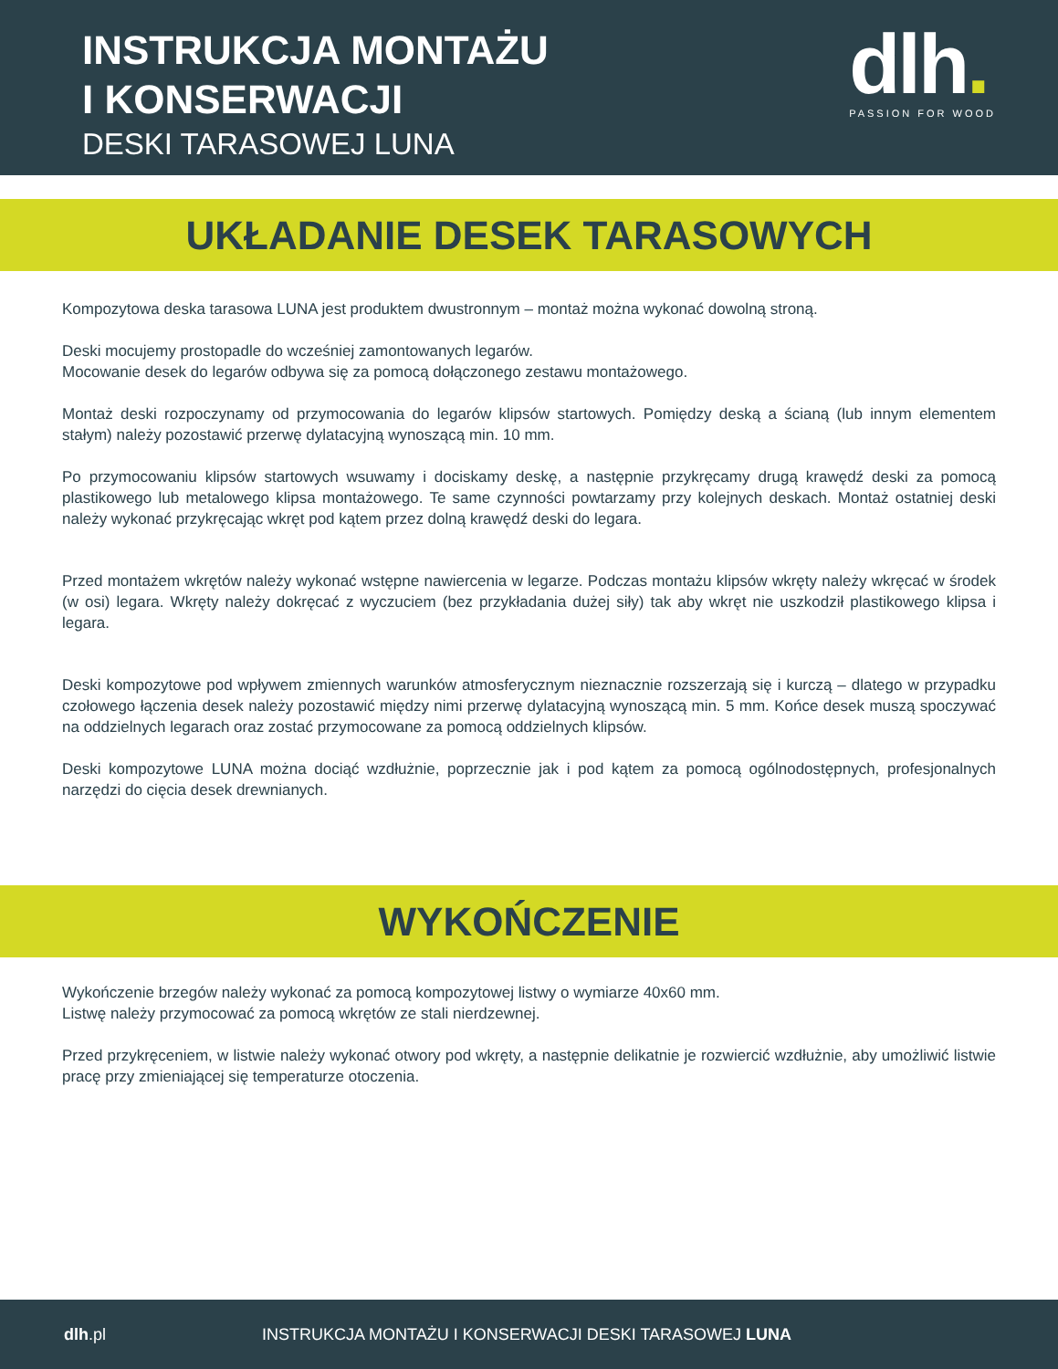INSTRUKCJA MONTAŻU
I KONSERWACJI
DESKI TARASOWEJ LUNA
dlh.
PASSION FOR WOOD
UKŁADANIE DESEK TARASOWYCH
Kompozytowa deska tarasowa LUNA jest produktem dwustronnym – montaż można wykonać dowolną stroną.
Deski mocujemy prostopadle do wcześniej zamontowanych legarów.
Mocowanie desek do legarów odbywa się za pomocą dołączonego zestawu montażowego.
Montaż deski rozpoczynamy od przymocowania do legarów klipsów startowych. Pomiędzy deską a ścianą (lub innym elementem stałym) należy pozostawić przerwę dylatacyjną wynoszącą min. 10 mm.
Po przymocowaniu klipsów startowych wsuwamy i dociskamy deskę, a następnie przykręcamy drugą krawędź deski za pomocą plastikowego lub metalowego klipsa montażowego. Te same czynności powtarzamy przy kolejnych deskach. Montaż ostatniej deski należy wykonać przykręcając wkręt pod kątem przez dolną krawędź deski do legara.
Przed montażem wkrętów należy wykonać wstępne nawiercenia w legarze. Podczas montażu klipsów wkręty należy wkręcać w środek (w osi) legara. Wkręty należy dokręcać z wyczuciem (bez przykładania dużej siły) tak aby wkręt nie uszkodził plastikowego klipsa i legara.
Deski kompozytowe pod wpływem zmiennych warunków atmosferycznym nieznacznie rozszerzają się i kurczą – dlatego w przypadku czołowego łączenia desek należy pozostawić między nimi przerwę dylatacyjną wynoszącą min. 5 mm. Końce desek muszą spoczywać na oddzielnych legarach oraz zostać przymocowane za pomocą oddzielnych klipsów.
Deski kompozytowe LUNA można dociąć wzdłużnie, poprzecznie jak i pod kątem za pomocą ogólnodostępnych, profesjonalnych narzędzi do cięcia desek drewnianych.
WYKOŃCZENIE
Wykończenie brzegów należy wykonać za pomocą kompozytowej listwy o wymiarze 40x60 mm.
Listwę należy przymocować za pomocą wkrętów ze stali nierdzewnej.
Przed przykręceniem, w listwie należy wykonać otwory pod wkręty, a następnie delikatnie je rozwiercić wzdłużnie, aby umożliwić listwie pracę przy zmieniającej się temperaturze otoczenia.
dlh.pl INSTRUKCJA MONTAŻU I KONSERWACJI DESKI TARASOWEJ LUNA